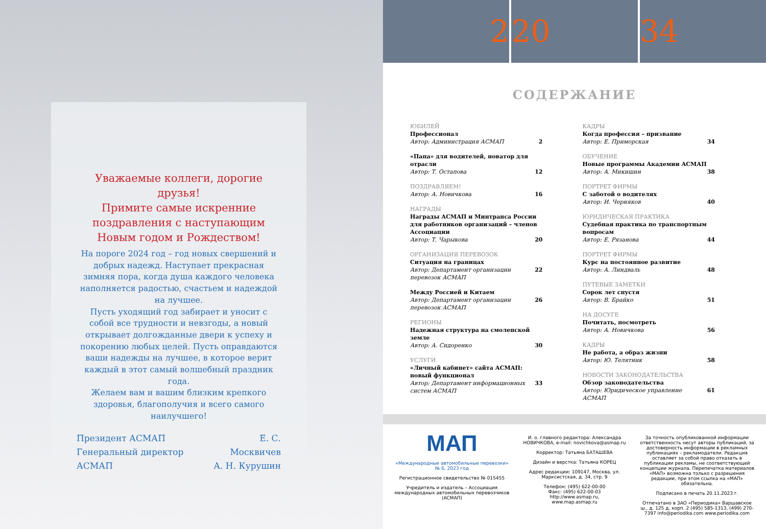Уважаемые коллеги, дорогие друзья!
Примите самые искренние поздравления с наступающим Новым годом и Рождеством!
На пороге 2024 год – год новых свершений и добрых надежд. Наступает прекрасная зимняя пора, когда душа каждого человека наполняется радостью, счастьем и надеждой на лучшее.
Пусть уходящий год забирает и уносит с собой все трудности и невзгоды, а новый открывает долгожданные двери к успеху и покорению любых целей. Пусть оправдаются ваши надежды на лучшее, в которое верит каждый в этот самый волшебный праздник года.
Желаем вам и вашим близким крепкого здоровья, благополучия и всего самого наилучшего!
Президент АСМАП
Генеральный директор АСМАП
Е. С. Москвичев
А. Н. Курушин
2 20 34
СОДЕРЖАНИЕ
ЮБИЛЕЙ
Профессионал
Автор: Администрация АСМАП 2
«Папа» для водителей, новатор для отрасли
Автор: Т. Остапова 12
ПОЗДРАВЛЯЕМ!
Автор: А. Новичкова 16
НАГРАДЫ
Награды АСМАП и Минтранса России для работников организаций – членов Ассоциации
Автор: Т. Чарыкова 20
ОРГАНИЗАЦИЯ ПЕРЕВОЗОК
Ситуация на границах
Автор: Департамент организации перевозок АСМАП 22
Между Россией и Китаем
Автор: Департамент организации перевозок АСМАП 26
РЕГИОНЫ
Надежная структура на смоленской земле
Автор: А. Сидоренко 30
УСЛУГИ
«Личный кабинет» сайта АСМАП: новый функционал
Автор: Департамент информационных систем АСМАП 33
КАДРЫ
Когда профессия – призвание
Автор: Е. Приморская 34
ОБУЧЕНИЕ
Новые программы Академии АСМАП
Автор: А. Микишин 38
ПОРТРЕТ ФИРМЫ
С заботой о водителях
Автор: И. Черняков 40
ЮРИДИЧЕСКАЯ ПРАКТИКА
Судебная практика по транспортным вопросам
Автор: Е. Рязанова 44
ПОРТРЕТ ФИРМЫ
Курс на постоянное развитие
Автор: А. Линдваль 48
ПУТЕВЫЕ ЗАМЕТКИ
Сорок лет спустя
Автор: В. Брайко 51
НА ДОСУГЕ
Почитать, посмотреть
Автор: А. Новичкова 56
КАДРЫ
Не работа, а образ жизни
Автор: Ю. Телятник 58
НОВОСТИ ЗАКОНОДАТЕЛЬСТВА
Обзор законодательства
Автор: Юридическое управление АСМАП 61
МАП
«Международные автомобильные перевозки»
№ 6, 2023 год
Регистрационное свидетельство № 015455
Учредитель и издатель – Ассоциация международных автомобильных перевозчиков (АСМАП)
И. о. главного редактора: Александра НОВИЧКОВА, e-mail: novichkova@asmap.ru
Корректор: Татьяна БАТАШЕВА
Дизайн и верстка: Татьяна КОРЕЦ
Адрес редакции: 109147, Москва, ул. Марксистская, д. 34, стр. 9
Телефон: (495) 622-00-00
Факс: (495) 622-00-03
http://www.asmap.ru,
www.map.asmap.ru
За точность опубликованной информации ответственность несут авторы публикаций, за достоверность информации в рекламных публикациях – рекламодатели. Редакция оставляет за собой право отказать в публикации рекламы, не соответствующей концепции журнала. Перепечатка материалов «МАП» возможна только с разрешения редакции, при этом ссылка на «МАП» обязательна.
Подписано в печать 20.11.2023 г.
Отпечатано в ЗАО «Периодика» Варшавское ш., д. 125 д, корп. 2 (495) 585-1313, (499) 270-7397 info@periodika.com www.periodika.com